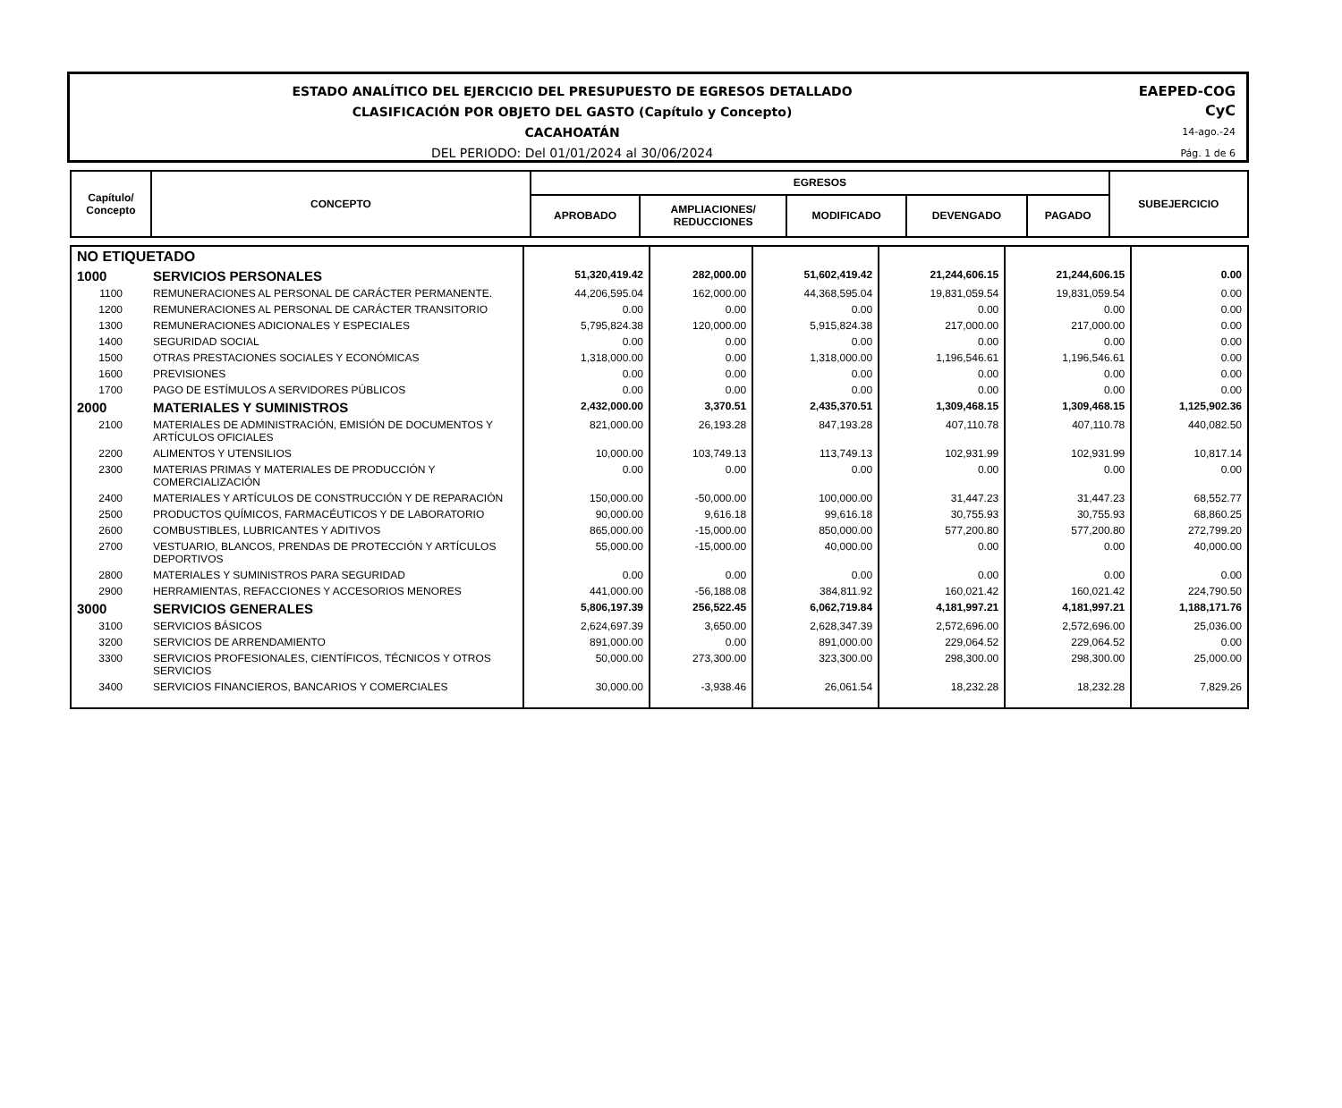ESTADO ANALÍTICO DEL EJERCICIO DEL PRESUPUESTO DE EGRESOS DETALLADO
CLASIFICACIÓN POR OBJETO DEL GASTO (Capítulo y Concepto)
CACAHOATÁN
DEL PERIODO: Del 01/01/2024 al 30/06/2024
EAEPED-COG
CyC
14-ago.-24
Pág. 1 de 6
| Capítulo/ Concepto | CONCEPTO | EGRESOS | | | | | SUBEJERCICIO |
| --- | --- | --- | --- | --- | --- | --- | --- |
| | | APROBADO | AMPLIACIONES/ REDUCCIONES | MODIFICADO | DEVENGADO | PAGADO | |
| NO ETIQUETADO | | | | | | | |
| 1000 | SERVICIOS PERSONALES | 51,320,419.42 | 282,000.00 | 51,602,419.42 | 21,244,606.15 | 21,244,606.15 | 0.00 |
| 1100 | REMUNERACIONES AL PERSONAL DE CARÁCTER PERMANENTE. | 44,206,595.04 | 162,000.00 | 44,368,595.04 | 19,831,059.54 | 19,831,059.54 | 0.00 |
| 1200 | REMUNERACIONES AL PERSONAL DE CARÁCTER TRANSITORIO | 0.00 | 0.00 | 0.00 | 0.00 | 0.00 | 0.00 |
| 1300 | REMUNERACIONES ADICIONALES Y ESPECIALES | 5,795,824.38 | 120,000.00 | 5,915,824.38 | 217,000.00 | 217,000.00 | 0.00 |
| 1400 | SEGURIDAD SOCIAL | 0.00 | 0.00 | 0.00 | 0.00 | 0.00 | 0.00 |
| 1500 | OTRAS PRESTACIONES SOCIALES Y ECONÓMICAS | 1,318,000.00 | 0.00 | 1,318,000.00 | 1,196,546.61 | 1,196,546.61 | 0.00 |
| 1600 | PREVISIONES | 0.00 | 0.00 | 0.00 | 0.00 | 0.00 | 0.00 |
| 1700 | PAGO DE ESTÍMULOS A SERVIDORES PÚBLICOS | 0.00 | 0.00 | 0.00 | 0.00 | 0.00 | 0.00 |
| 2000 | MATERIALES Y SUMINISTROS | 2,432,000.00 | 3,370.51 | 2,435,370.51 | 1,309,468.15 | 1,309,468.15 | 1,125,902.36 |
| 2100 | MATERIALES DE ADMINISTRACIÓN, EMISIÓN DE DOCUMENTOS Y ARTÍCULOS OFICIALES | 821,000.00 | 26,193.28 | 847,193.28 | 407,110.78 | 407,110.78 | 440,082.50 |
| 2200 | ALIMENTOS Y UTENSILIOS | 10,000.00 | 103,749.13 | 113,749.13 | 102,931.99 | 102,931.99 | 10,817.14 |
| 2300 | MATERIAS PRIMAS Y MATERIALES DE PRODUCCIÓN Y COMERCIALIZACIÓN | 0.00 | 0.00 | 0.00 | 0.00 | 0.00 | 0.00 |
| 2400 | MATERIALES Y ARTÍCULOS DE CONSTRUCCIÓN Y DE REPARACIÓN | 150,000.00 | -50,000.00 | 100,000.00 | 31,447.23 | 31,447.23 | 68,552.77 |
| 2500 | PRODUCTOS QUÍMICOS, FARMACÉUTICOS Y DE LABORATORIO | 90,000.00 | 9,616.18 | 99,616.18 | 30,755.93 | 30,755.93 | 68,860.25 |
| 2600 | COMBUSTIBLES, LUBRICANTES Y ADITIVOS | 865,000.00 | -15,000.00 | 850,000.00 | 577,200.80 | 577,200.80 | 272,799.20 |
| 2700 | VESTUARIO, BLANCOS, PRENDAS DE PROTECCIÓN Y ARTÍCULOS DEPORTIVOS | 55,000.00 | -15,000.00 | 40,000.00 | 0.00 | 0.00 | 40,000.00 |
| 2800 | MATERIALES Y SUMINISTROS PARA SEGURIDAD | 0.00 | 0.00 | 0.00 | 0.00 | 0.00 | 0.00 |
| 2900 | HERRAMIENTAS, REFACCIONES Y ACCESORIOS MENORES | 441,000.00 | -56,188.08 | 384,811.92 | 160,021.42 | 160,021.42 | 224,790.50 |
| 3000 | SERVICIOS GENERALES | 5,806,197.39 | 256,522.45 | 6,062,719.84 | 4,181,997.21 | 4,181,997.21 | 1,188,171.76 |
| 3100 | SERVICIOS BÁSICOS | 2,624,697.39 | 3,650.00 | 2,628,347.39 | 2,572,696.00 | 2,572,696.00 | 25,036.00 |
| 3200 | SERVICIOS DE ARRENDAMIENTO | 891,000.00 | 0.00 | 891,000.00 | 229,064.52 | 229,064.52 | 0.00 |
| 3300 | SERVICIOS PROFESIONALES, CIENTÍFICOS, TÉCNICOS Y OTROS SERVICIOS | 50,000.00 | 273,300.00 | 323,300.00 | 298,300.00 | 298,300.00 | 25,000.00 |
| 3400 | SERVICIOS FINANCIEROS, BANCARIOS Y COMERCIALES | 30,000.00 | -3,938.46 | 26,061.54 | 18,232.28 | 18,232.28 | 7,829.26 |